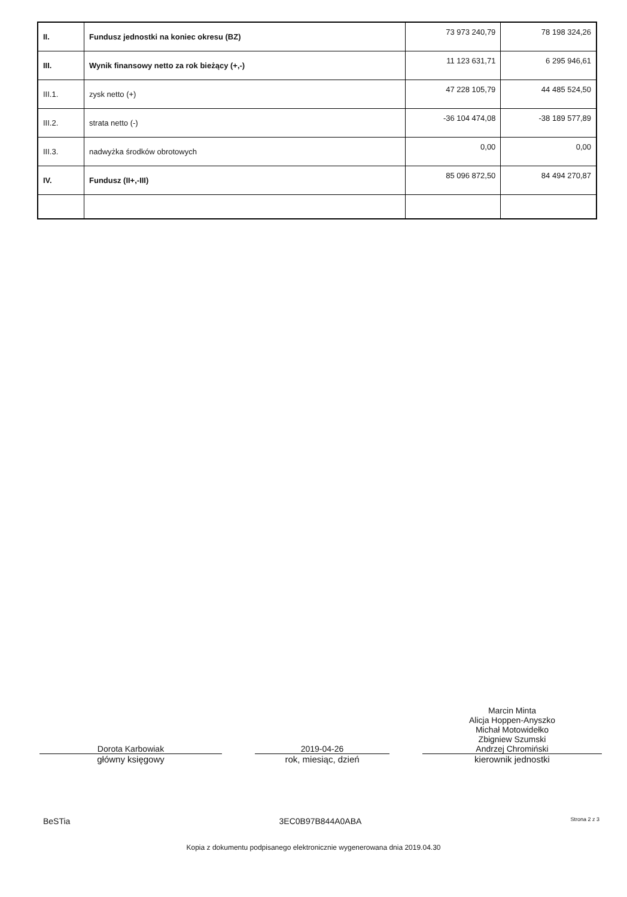| II. | Fundusz jednostki na koniec okresu (BZ) | 73 973 240,79 | 78 198 324,26 |
| III. | Wynik finansowy netto za rok bieżący (+,-) | 11 123 631,71 | 6 295 946,61 |
| III.1. | zysk netto (+) | 47 228 105,79 | 44 485 524,50 |
| III.2. | strata netto (-) | -36 104 474,08 | -38 189 577,89 |
| III.3. | nadwyżka środków obrotowych | 0,00 | 0,00 |
| IV. | Fundusz (II+,-III) | 85 096 872,50 | 84 494 270,87 |
Dorota Karbowiak
główny księgowy
2019-04-26
rok, miesiąc, dzień
Marcin Minta
Alicja Hoppen-Anyszko
Michał Motowidełko
Zbigniew Szumski
Andrzej Chromiński
kierownik jednostki
BeSTia 3EC0B97B844A0ABA Strona 2 z 3
Kopia z dokumentu podpisanego elektronicznie wygenerowana dnia 2019.04.30